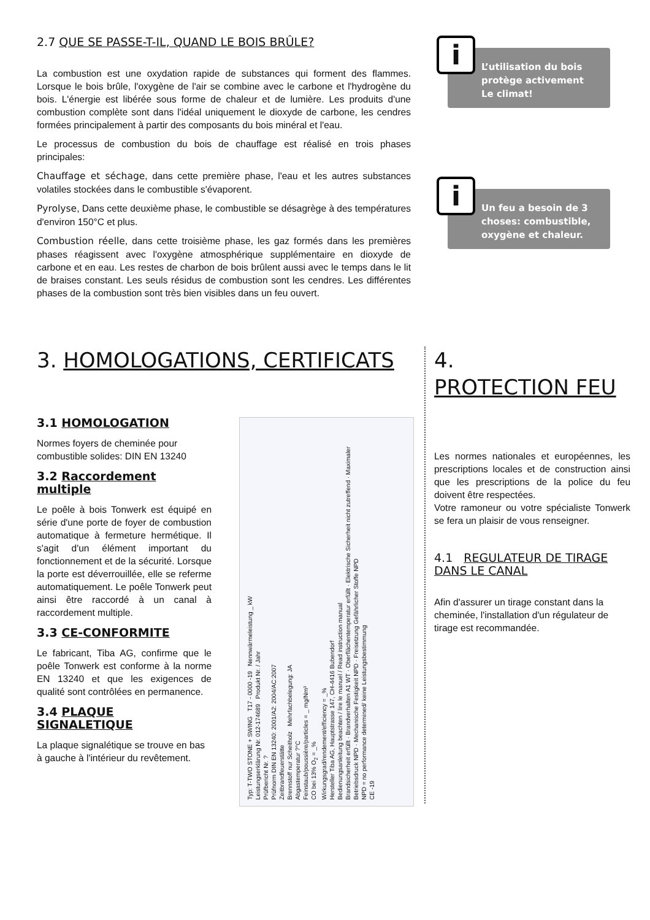2.7 QUE SE PASSE-T-IL, QUAND LE BOIS BRÛLE?
La combustion est une oxydation rapide de substances qui forment des flammes. Lorsque le bois brûle, l'oxygène de l'air se combine avec le carbone et l'hydrogène du bois. L'énergie est libérée sous forme de chaleur et de lumière. Les produits d'une combustion complète sont dans l'idéal uniquement le dioxyde de carbone, les cendres formées principalement à partir des composants du bois minéral et l'eau.
Le processus de combustion du bois de chauffage est réalisé en trois phases principales:
Chauffage et séchage, dans cette première phase, l'eau et les autres substances volatiles stockées dans le combustible s'évaporent.
Pyrolyse, Dans cette deuxième phase, le combustible se désagrège à des températures d'environ 150°C et plus.
Combustion réelle, dans cette troisième phase, les gaz formés dans les premières phases réagissent avec l'oxygène atmosphérique supplémentaire en dioxyde de carbone et en eau. Les restes de charbon de bois brûlent aussi avec le temps dans le lit de braises constant. Les seuls résidus de combustion sont les cendres. Les différentes phases de la combustion sont très bien visibles dans un feu ouvert.
i
L’utilisation du bois protège activement Le climat!
i
Un feu a besoin de 3 choses: combustible, oxygène et chaleur.
3. HOMOLOGATIONS, CERTIFICATS
3.1 HOMOLOGATION
Normes foyers de cheminée pour combustible solides: DIN EN 13240
3.2 Raccordement multiple
Le poêle à bois Tonwerk est équipé en série d'une porte de foyer de combustion automatique à fermeture hermétique. Il s'agit d'un élément important du fonctionnement et de la sécurité. Lorsque la porte est déverrouillée, elle se referme automatiquement. Le poêle Tonwerk peut ainsi être raccordé à un canal à raccordement multiple.
3.3 CE-CONFORMITE
Le fabricant, Tiba AG, confirme que le poêle Tonwerk est conforme à la norme EN 13240 et que les exigences de qualité sont contrôlées en permanence.
3.4 PLAQUE SIGNALETIQUE
La plaque signalétique se trouve en bas à gauche à l'intérieur du revêtement.
Typ: T-TWO STONE + SWING T17 - 0000 -19 Nennwärmeleistung _ kW
Leistungserklärung Nr. 012-174689 Produkt Nr. / Jahr
Prüfbericht Nr. ?
Prüfnorm DIN EN 13240: 2001/A2: 2004/AC:2007
Zeitbrandfeuerstätte
Brennstoff nur Scheitholz Mehrfachbelegung: JA
Abgastemperatur ?°C
Feinstaub/poussière/particles = _ mg/Nm³
CO bei 13% O<sub>2</sub> = _%
Wirkungsgrad/rendement/efficiency = _%
Hersteller Tiba AG, Hauptstrasse 147, CH-4416 Bubendorf
Bedienungsanleitung beachten / lire le manuel / Read instruction manual
Brandsicherheit erfüllt · Brandverhalten A1 WT · Oberflächentemperatur erfüllt · Elektrische Sicherheit nicht zutreffend · Maximaler Betriebsdruck NPD · Mechanische Festigkeit NPD · Freisetzung Gefährlicher Stoffe NPD
NPD = no performance determined/ keine Leistungsbestimmung
CE -19
4. PROTECTION FEU
Les normes nationales et européennes, les prescriptions locales et de construction ainsi que les prescriptions de la police du feu doivent être respectées.
Votre ramoneur ou votre spécialiste Tonwerk se fera un plaisir de vous renseigner.
4.1 REGULATEUR DE TIRAGE DANS LE CANAL
Afin d'assurer un tirage constant dans la cheminée, l'installation d'un régulateur de tirage est recommandée.